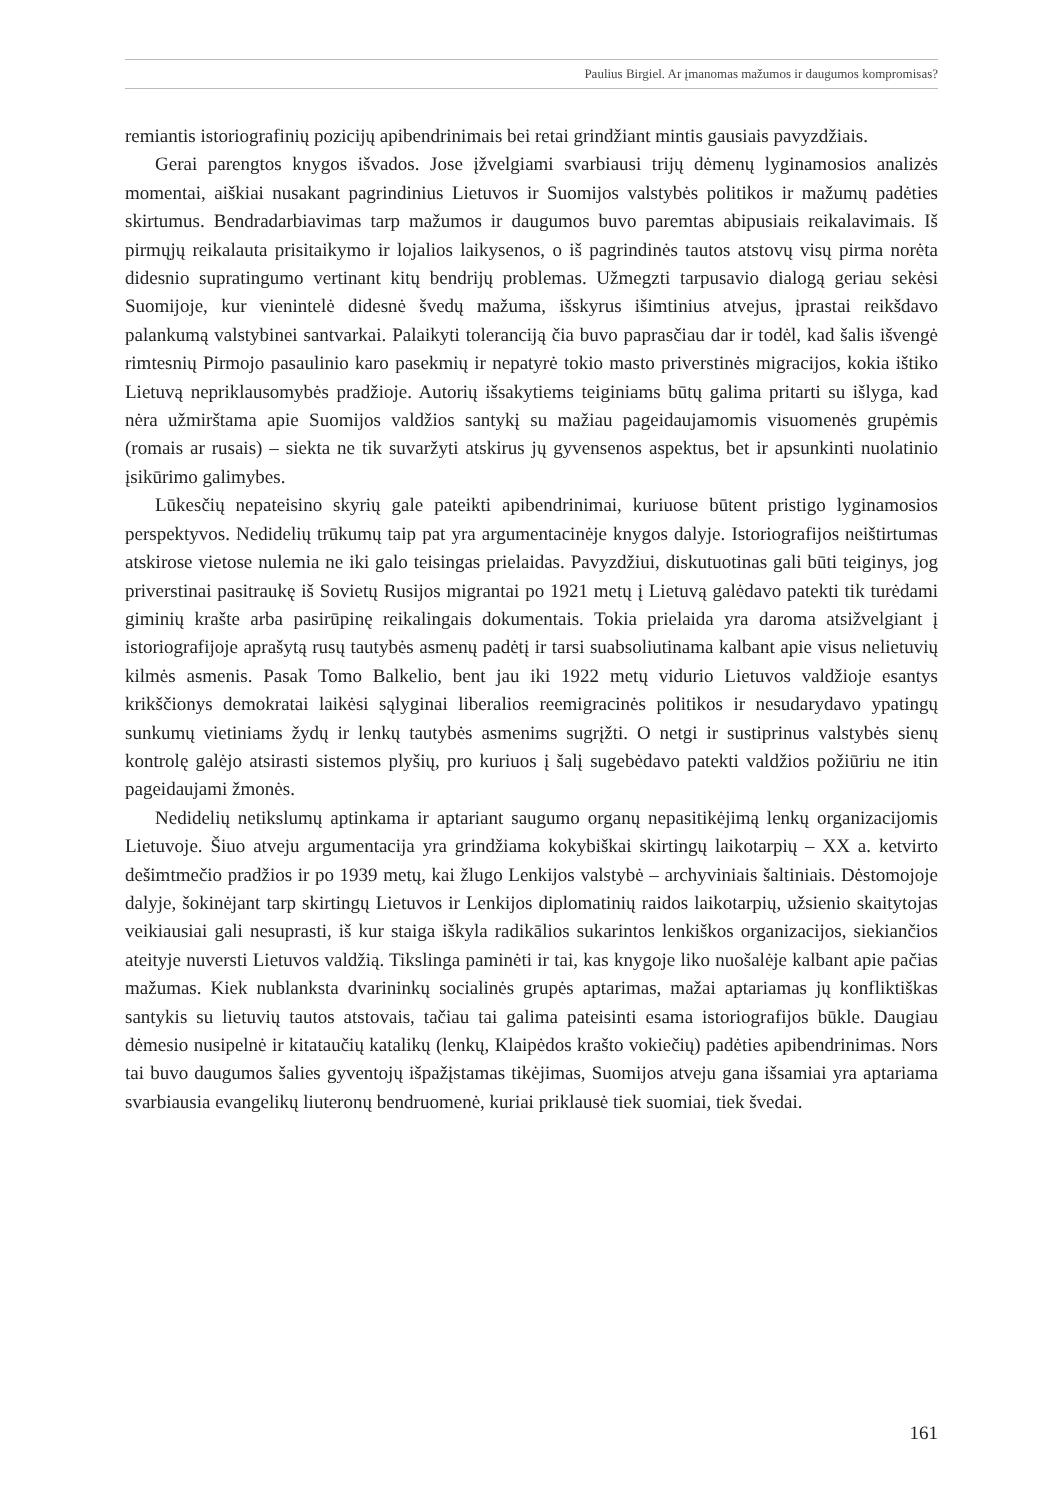Paulius Birgiel. Ar įmanomas mažumos ir daugumos kompromisas?
remiantis istoriografinių pozicijų apibendrinimais bei retai grindžiant mintis gausiais pavyzdžiais.
Gerai parengtos knygos išvados. Jose įžvelgiami svarbiausi trijų dėmenų lyginamosios analizės momentai, aiškiai nusakant pagrindinius Lietuvos ir Suomijos valstybės politikos ir mažumų padėties skirtumus. Bendradarbiavimas tarp mažumos ir daugumos buvo paremtas abipusiais reikalavimais. Iš pirmųjų reikalauta prisitaikymo ir lojalios laikysenos, o iš pagrindinės tautos atstovų visų pirma norėta didesnio supratingumo vertinant kitų bendrijų problemas. Užmegzti tarpusavio dialogą geriau sekėsi Suomijoje, kur vienintelė didesnė švedų mažuma, išskyrus išimtinius atvejus, įprastai reikšdavo palankumą valstybinei santvarkai. Palaikyti toleranciją čia buvo paprasčiau dar ir todėl, kad šalis išvengė rimtesnių Pirmojo pasaulinio karo pasekmių ir nepatyrė tokio masto priverstinės migracijos, kokia ištiko Lietuvą nepriklausomybės pradžioje. Autorių išsakytiems teiginiams būtų galima pritarti su išlyga, kad nėra užmirštama apie Suomijos valdžios santykį su mažiau pageidaujamomis visuomenės grupėmis (romais ar rusais) – siekta ne tik suvaržyti atskirus jų gyvensenos aspektus, bet ir apsunkinti nuolatinio įsikūrimo galimybes.
Lūkesčių nepateisino skyrių gale pateikti apibendrinimai, kuriuose būtent pristigo lyginamosios perspektyvos. Nedidelių trūkumų taip pat yra argumentacinėje knygos dalyje. Istoriografijos neištirtumas atskirose vietose nulemia ne iki galo teisingas prielaidas. Pavyzdžiui, diskutuotinas gali būti teiginys, jog priverstinai pasitraukę iš Sovietų Rusijos migrantai po 1921 metų į Lietuvą galėdavo patekti tik turėdami giminių krašte arba pasirūpinę reikalingais dokumentais. Tokia prielaida yra daroma atsižvelgiant į istoriografijoje aprašytą rusų tautybės asmenų padėtį ir tarsi suabsoliutinama kalbant apie visus nelietuvių kilmės asmenis. Pasak Tomo Balkelio, bent jau iki 1922 metų vidurio Lietuvos valdžioje esantys krikščionys demokratai laikėsi sąlyginai liberalios reemigracinės politikos ir nesudarydavo ypatingų sunkumų vietiniams žydų ir lenkų tautybės asmenims sugrįžti. O netgi ir sustiprinus valstybės sienų kontrolę galėjo atsirasti sistemos plyšių, pro kuriuos į šalį sugebėdavo patekti valdžios požiūriu ne itin pageidaujami žmonės.
Nedidelių netikslumų aptinkama ir aptariant saugumo organų nepasitikėjimą lenkų organizacijomis Lietuvoje. Šiuo atveju argumentacija yra grindžiama kokybiškai skirtingų laikotarpių – XX a. ketvirto dešimtmečio pradžios ir po 1939 metų, kai žlugo Lenkijos valstybė – archyviniais šaltiniais. Dėstomojoje dalyje, šokinėjant tarp skirtingų Lietuvos ir Lenkijos diplomatinių raidos laikotarpių, užsienio skaitytojas veikiausiai gali nesuprasti, iš kur staiga iškyla radikālios sukarintos lenkiškos organizacijos, siekiančios ateityje nuversti Lietuvos valdžią. Tikslinga paminėti ir tai, kas knygoje liko nuošalėje kalbant apie pačias mažumas. Kiek nublanksta dvarininkų socialinės grupės aptarimas, mažai aptariamas jų konfliktiškas santykis su lietuvių tautos atstovais, tačiau tai galima pateisinti esama istoriografijos būkle. Daugiau dėmesio nusipelnė ir kitataučių katalikų (lenkų, Klaipėdos krašto vokiečių) padėties apibendrinimas. Nors tai buvo daugumos šalies gyventojų išpažįstamas tikėjimas, Suomijos atveju gana išsamiai yra aptariama svarbiausia evangelikų liuteronų bendruomenė, kuriai priklausė tiek suomiai, tiek švedai.
161